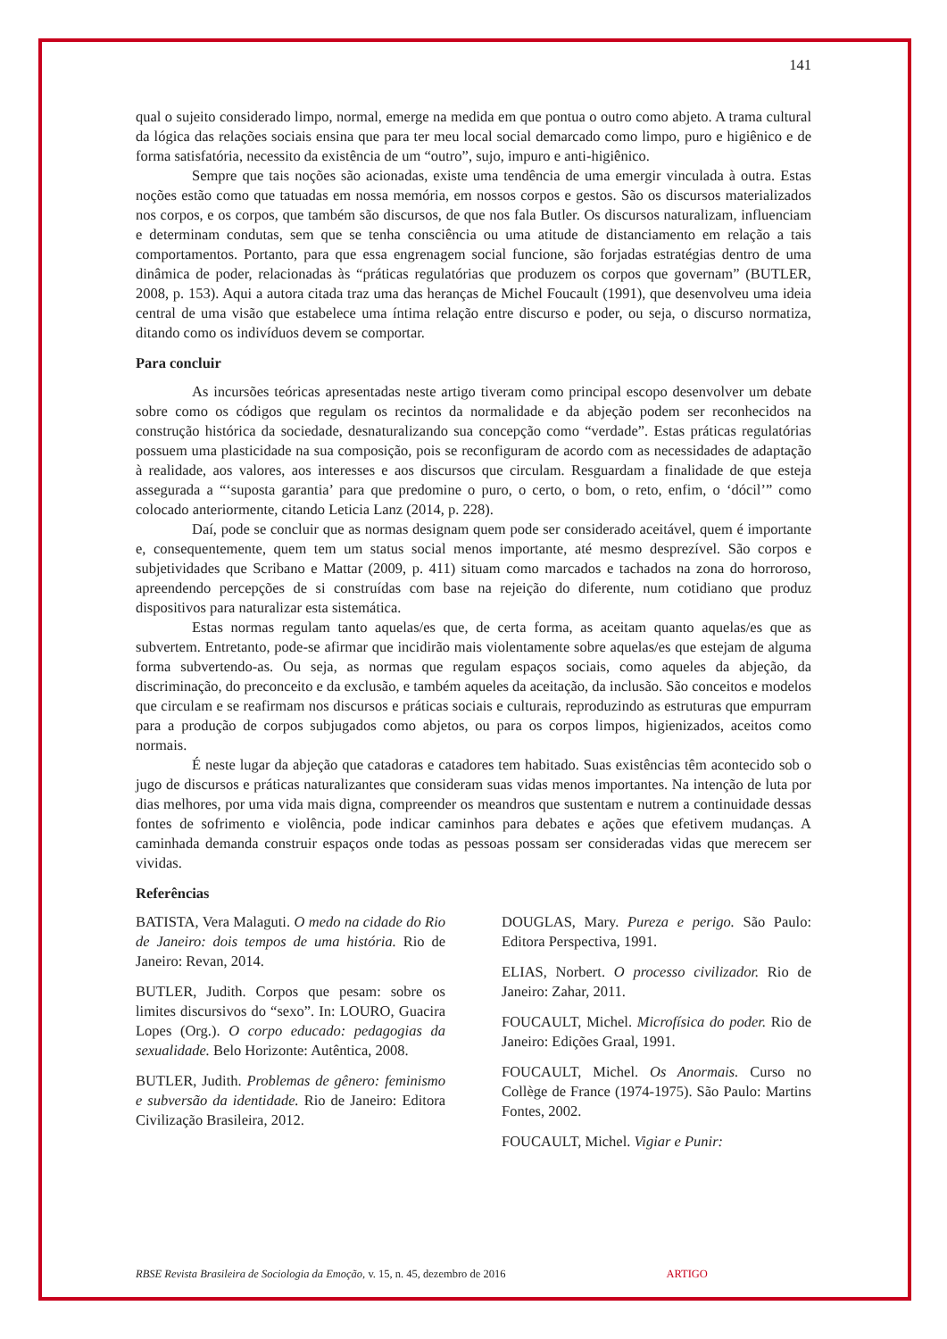141
qual o sujeito considerado limpo, normal, emerge na medida em que pontua o outro como abjeto. A trama cultural da lógica das relações sociais ensina que para ter meu local social demarcado como limpo, puro e higiênico e de forma satisfatória, necessito da existência de um “outro”, sujo, impuro e anti-higiênico.
Sempre que tais noções são acionadas, existe uma tendência de uma emergir vinculada à outra. Estas noções estão como que tatuadas em nossa memória, em nossos corpos e gestos. São os discursos materializados nos corpos, e os corpos, que também são discursos, de que nos fala Butler. Os discursos naturalizam, influenciam e determinam condutas, sem que se tenha consciência ou uma atitude de distanciamento em relação a tais comportamentos. Portanto, para que essa engrenagem social funcione, são forjadas estratégias dentro de uma dinâmica de poder, relacionadas às “práticas regulatórias que produzem os corpos que governam” (BUTLER, 2008, p. 153). Aqui a autora citada traz uma das heranças de Michel Foucault (1991), que desenvolveu uma ideia central de uma visão que estabelece uma íntima relação entre discurso e poder, ou seja, o discurso normatiza, ditando como os indivíduos devem se comportar.
Para concluir
As incursões teóricas apresentadas neste artigo tiveram como principal escopo desenvolver um debate sobre como os códigos que regulam os recintos da normalidade e da abjeção podem ser reconhecidos na construção histórica da sociedade, desnaturalizando sua concepção como “verdade”. Estas práticas regulatórias possuem uma plasticidade na sua composição, pois se reconfiguram de acordo com as necessidades de adaptação à realidade, aos valores, aos interesses e aos discursos que circulam. Resguardam a finalidade de que esteja assegurada a “‘suposta garantia’ para que predomine o puro, o certo, o bom, o reto, enfim, o ‘dócil’” como colocado anteriormente, citando Leticia Lanz (2014, p. 228).
Daí, pode se concluir que as normas designam quem pode ser considerado aceitável, quem é importante e, consequentemente, quem tem um status social menos importante, até mesmo desprezível. São corpos e subjetividades que Scribano e Mattar (2009, p. 411) situam como marcados e tachados na zona do horroroso, apreendendo percepções de si construídas com base na rejeição do diferente, num cotidiano que produz dispositivos para naturalizar esta sistemática.
Estas normas regulam tanto aquelas/es que, de certa forma, as aceitam quanto aquelas/es que as subvertem. Entretanto, pode-se afirmar que incidirão mais violentamente sobre aquelas/es que estejam de alguma forma subvertendo-as. Ou seja, as normas que regulam espaços sociais, como aqueles da abjeção, da discriminação, do preconceito e da exclusão, e também aqueles da aceitação, da inclusão. São conceitos e modelos que circulam e se reafirmam nos discursos e práticas sociais e culturais, reproduzindo as estruturas que empurram para a produção de corpos subjugados como abjetos, ou para os corpos limpos, higienizados, aceitos como normais.
É neste lugar da abjeção que catadoras e catadores tem habitado. Suas existências têm acontecido sob o jugo de discursos e práticas naturalizantes que consideram suas vidas menos importantes. Na intenção de luta por dias melhores, por uma vida mais digna, compreender os meandros que sustentam e nutrem a continuidade dessas fontes de sofrimento e violência, pode indicar caminhos para debates e ações que efetivem mudanças. A caminhada demanda construir espaços onde todas as pessoas possam ser consideradas vidas que merecem ser vividas.
Referências
BATISTA, Vera Malaguti. O medo na cidade do Rio de Janeiro: dois tempos de uma história. Rio de Janeiro: Revan, 2014.
BUTLER, Judith. Corpos que pesam: sobre os limites discursivos do “sexo”. In: LOURO, Guacira Lopes (Org.). O corpo educado: pedagogias da sexualidade. Belo Horizonte: Autêntica, 2008.
BUTLER, Judith. Problemas de gênero: feminismo e subversão da identidade. Rio de Janeiro: Editora Civilização Brasileira, 2012.
DOUGLAS, Mary. Pureza e perigo. São Paulo: Editora Perspectiva, 1991.
ELIAS, Norbert. O processo civilizador. Rio de Janeiro: Zahar, 2011.
FOUCAULT, Michel. Microfísica do poder. Rio de Janeiro: Edições Graal, 1991.
FOUCAULT, Michel. Os Anormais. Curso no Collège de France (1974-1975). São Paulo: Martins Fontes, 2002.
FOUCAULT, Michel. Vigiar e Punir:
RBSE Revista Brasileira de Sociologia da Emoção, v. 15, n. 45, dezembro de 2016 ARTIGO